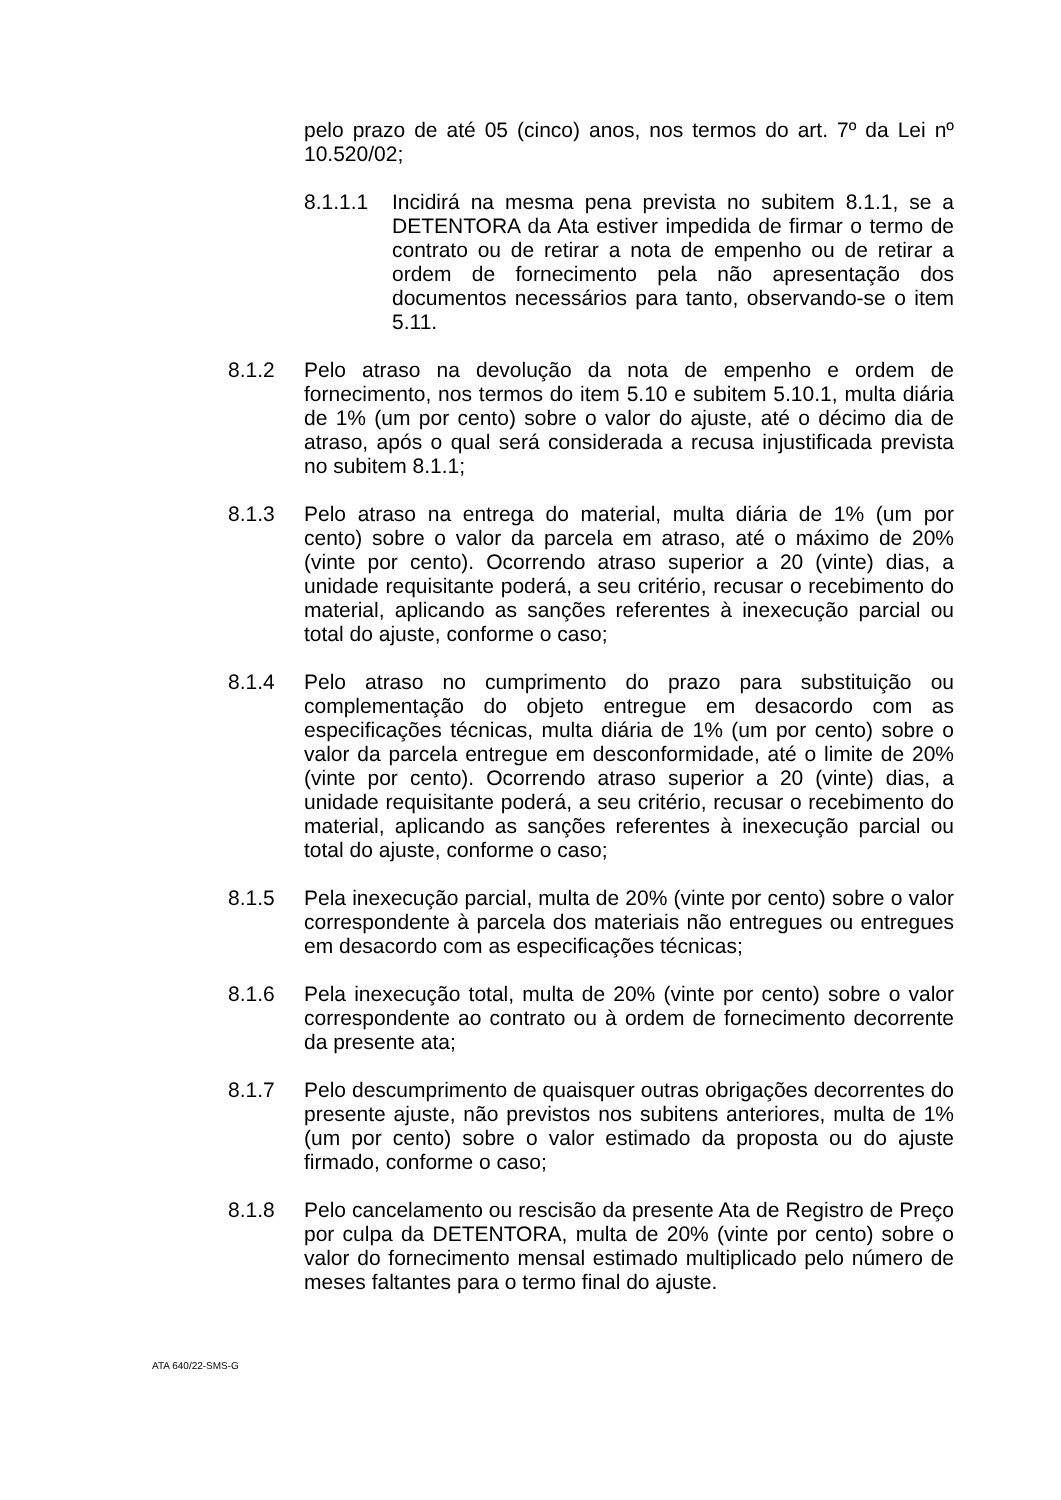pelo prazo de até 05 (cinco) anos, nos termos do art. 7º da Lei nº 10.520/02;
8.1.1.1 Incidirá na mesma pena prevista no subitem 8.1.1, se a DETENTORA da Ata estiver impedida de firmar o termo de contrato ou de retirar a nota de empenho ou de retirar a ordem de fornecimento pela não apresentação dos documentos necessários para tanto, observando-se o item 5.11.
8.1.2 Pelo atraso na devolução da nota de empenho e ordem de fornecimento, nos termos do item 5.10 e subitem 5.10.1, multa diária de 1% (um por cento) sobre o valor do ajuste, até o décimo dia de atraso, após o qual será considerada a recusa injustificada prevista no subitem 8.1.1;
8.1.3 Pelo atraso na entrega do material, multa diária de 1% (um por cento) sobre o valor da parcela em atraso, até o máximo de 20% (vinte por cento). Ocorrendo atraso superior a 20 (vinte) dias, a unidade requisitante poderá, a seu critério, recusar o recebimento do material, aplicando as sanções referentes à inexecução parcial ou total do ajuste, conforme o caso;
8.1.4 Pelo atraso no cumprimento do prazo para substituição ou complementação do objeto entregue em desacordo com as especificações técnicas, multa diária de 1% (um por cento) sobre o valor da parcela entregue em desconformidade, até o limite de 20% (vinte por cento). Ocorrendo atraso superior a 20 (vinte) dias, a unidade requisitante poderá, a seu critério, recusar o recebimento do material, aplicando as sanções referentes à inexecução parcial ou total do ajuste, conforme o caso;
8.1.5 Pela inexecução parcial, multa de 20% (vinte por cento) sobre o valor correspondente à parcela dos materiais não entregues ou entregues em desacordo com as especificações técnicas;
8.1.6 Pela inexecução total, multa de 20% (vinte por cento) sobre o valor correspondente ao contrato ou à ordem de fornecimento decorrente da presente ata;
8.1.7 Pelo descumprimento de quaisquer outras obrigações decorrentes do presente ajuste, não previstos nos subitens anteriores, multa de 1% (um por cento) sobre o valor estimado da proposta ou do ajuste firmado, conforme o caso;
8.1.8 Pelo cancelamento ou rescisão da presente Ata de Registro de Preço por culpa da DETENTORA, multa de 20% (vinte por cento) sobre o valor do fornecimento mensal estimado multiplicado pelo número de meses faltantes para o termo final do ajuste.
ATA 640/22-SMS-G